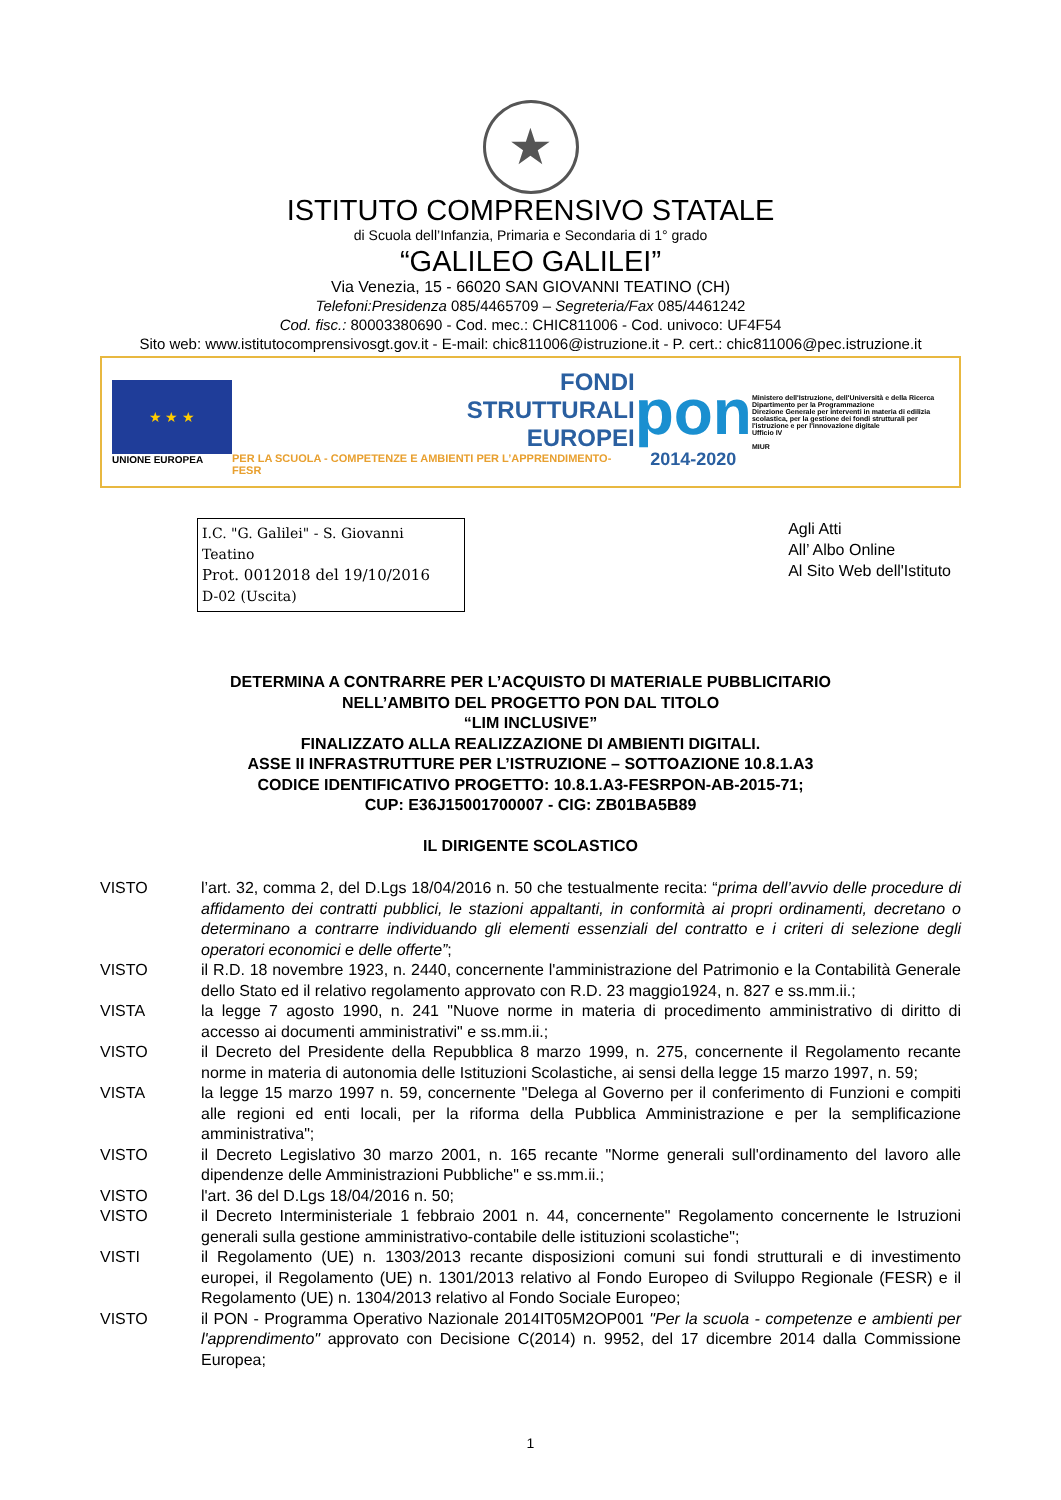★
ISTITUTO COMPRENSIVO STATALE
di Scuola dell’Infanzia, Primaria e Secondaria di 1° grado
“GALILEO GALILEI”
Via Venezia, 15 - 66020 SAN GIOVANNI TEATINO (CH)
Telefoni:Presidenza 085/4465709 – Segreteria/Fax 085/4461242
Cod. fisc.: 80003380690 - Cod. mec.: CHIC811006 - Cod. univoco: UF4F54
Sito web: www.istitutocomprensivosgt.gov.it - E-mail: chic811006@istruzione.it - P. cert.: chic811006@pec.istruzione.it
★ ★ ★
UNIONE EUROPEA
FONDI
STRUTTURALI
EUROPEI
PER LA SCUOLA - COMPETENZE E AMBIENTI PER L’APPRENDIMENTO-FESR
pon
2014-2020
Ministero dell'Istruzione, dell'Università e della Ricerca
Dipartimento per la Programmazione
Direzione Generale per interventi in materia di edilizia scolastica, per la gestione dei fondi strutturali per l'istruzione e per l'innovazione digitale
Ufficio IV
MIUR
I.C. "G. Galilei" - S. Giovanni Teatino
Prot. 0012018 del 19/10/2016
D-02 (Uscita)
Agli Atti
All’ Albo Online
Al Sito Web dell'Istituto
DETERMINA A CONTRARRE PER L’ACQUISTO DI MATERIALE PUBBLICITARIO
NELL’AMBITO DEL PROGETTO PON DAL TITOLO
“LIM INCLUSIVE”
FINALIZZATO ALLA REALIZZAZIONE DI AMBIENTI DIGITALI.
ASSE II INFRASTRUTTURE PER L’ISTRUZIONE – SOTTOAZIONE 10.8.1.A3
CODICE IDENTIFICATIVO PROGETTO: 10.8.1.A3-FESRPON-AB-2015-71;
CUP: E36J15001700007 - CIG: ZB01BA5B89
IL DIRIGENTE SCOLASTICO
VISTO l’art. 32, comma 2, del D.Lgs 18/04/2016 n. 50 che testualmente recita: “prima dell’avvio delle procedure di affidamento dei contratti pubblici, le stazioni appaltanti, in conformità ai propri ordinamenti, decretano o determinano a contrarre individuando gli elementi essenziali del contratto e i criteri di selezione degli operatori economici e delle offerte”;
VISTO il R.D. 18 novembre 1923, n. 2440, concernente l'amministrazione del Patrimonio e la Contabilità Generale dello Stato ed il relativo regolamento approvato con R.D. 23 maggio1924, n. 827 e ss.mm.ii.;
VISTA la legge 7 agosto 1990, n. 241 "Nuove norme in materia di procedimento amministrativo di diritto di accesso ai documenti amministrativi" e ss.mm.ii.;
VISTO il Decreto del Presidente della Repubblica 8 marzo 1999, n. 275, concernente il Regolamento recante norme in materia di autonomia delle Istituzioni Scolastiche, ai sensi della legge 15 marzo 1997, n. 59;
VISTA la legge 15 marzo 1997 n. 59, concernente "Delega al Governo per il conferimento di Funzioni e compiti alle regioni ed enti locali, per la riforma della Pubblica Amministrazione e per la semplificazione amministrativa";
VISTO il Decreto Legislativo 30 marzo 2001, n. 165 recante "Norme generali sull'ordinamento del lavoro alle dipendenze delle Amministrazioni Pubbliche" e ss.mm.ii.;
VISTO l'art. 36 del D.Lgs 18/04/2016 n. 50;
VISTO il Decreto Interministeriale 1 febbraio 2001 n. 44, concernente" Regolamento concernente le Istruzioni generali sulla gestione amministrativo-contabile delle istituzioni scolastiche";
VISTI il Regolamento (UE) n. 1303/2013 recante disposizioni comuni sui fondi strutturali e di investimento europei, il Regolamento (UE) n. 1301/2013 relativo al Fondo Europeo di Sviluppo Regionale (FESR) e il Regolamento (UE) n. 1304/2013 relativo al Fondo Sociale Europeo;
VISTO il PON - Programma Operativo Nazionale 2014IT05M2OP001 "Per la scuola - competenze e ambienti per l'apprendimento" approvato con Decisione C(2014) n. 9952, del 17 dicembre 2014 dalla Commissione Europea;
1